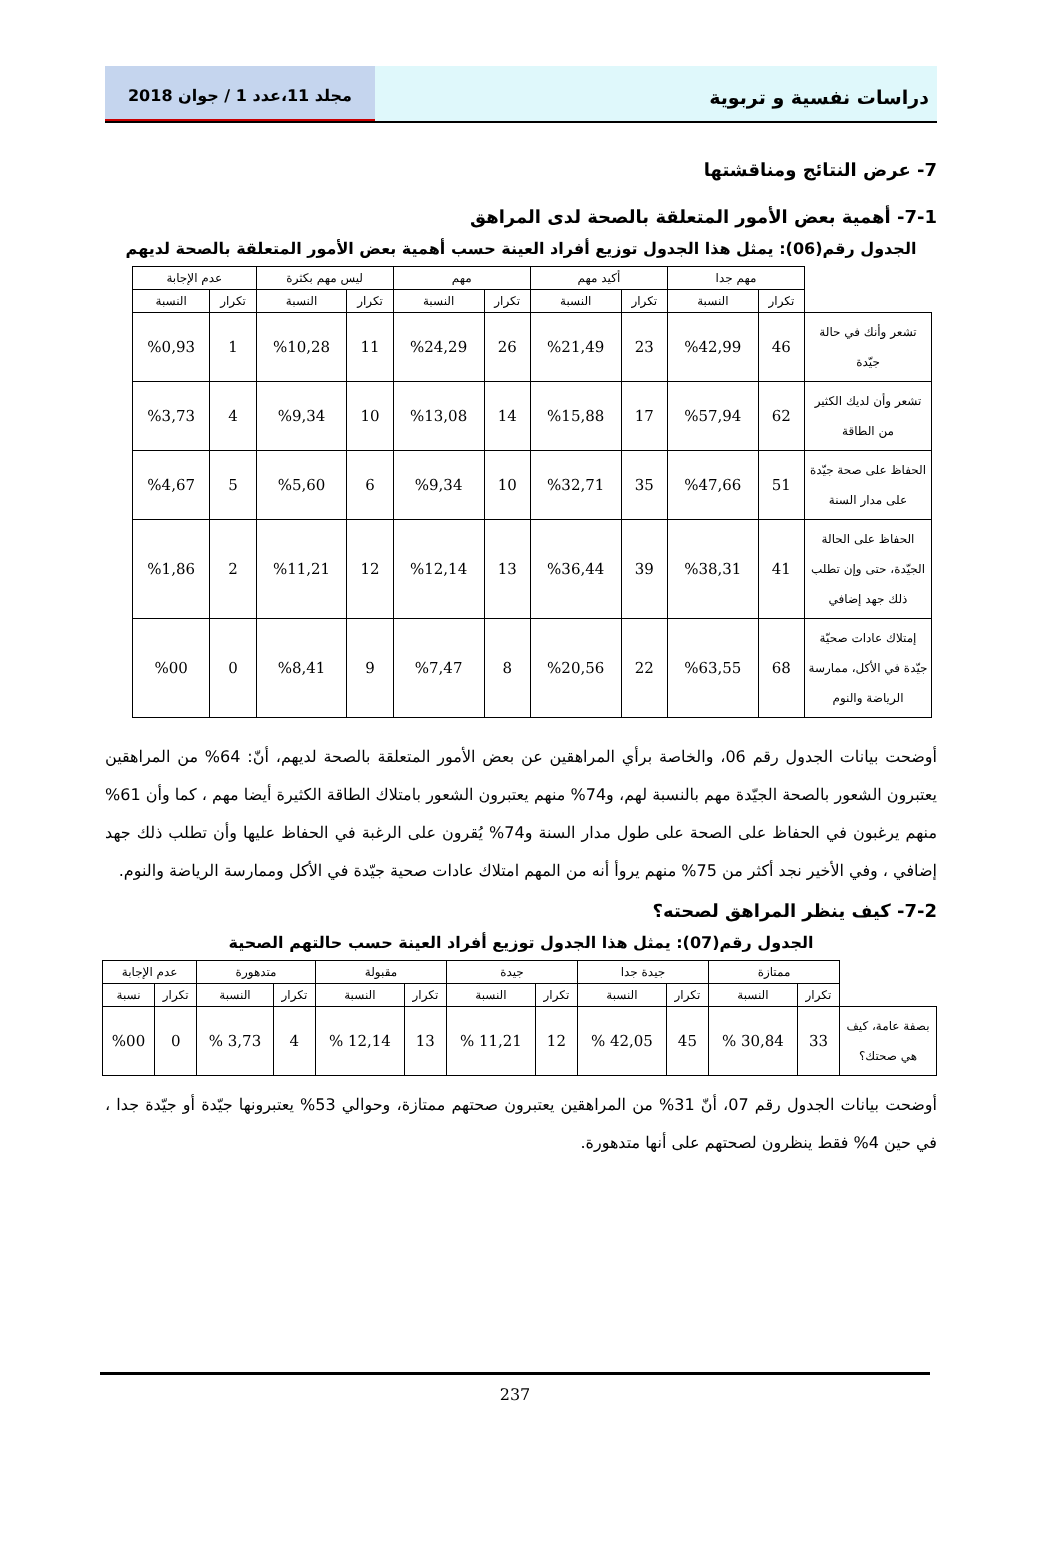دراسات نفسية و تربوية
مجلد 11،عدد 1 / جوان 2018
7- عرض النتائج ومناقشتها
7-1- أهمية بعض الأمور المتعلقة بالصحة لدى المراهق
الجدول رقم(06): يمثل هذا الجدول توزيع أفراد العينة حسب أهمية بعض الأمور المتعلقة بالصحة لديهم
| | مهم جدا | | أكيد مهم | | مهم | | ليس مهم بكثرة | | عدم الإجابة | |
| --- | --- | --- | --- | --- | --- | --- | --- | --- | --- | --- |
| | تكرار | النسبة | تكرار | النسبة | تكرار | النسبة | تكرار | النسبة | تكرار | النسبة |
| تشعر وأنك في حالة جيّدة | 46 | %42,99 | 23 | %21,49 | 26 | %24,29 | 11 | %10,28 | 1 | %0,93 |
| تشعر وأن لديك الكثير من الطاقة | 62 | %57,94 | 17 | %15,88 | 14 | %13,08 | 10 | %9,34 | 4 | %3,73 |
| الحفاظ على صحة جيّدة على مدار السنة | 51 | %47,66 | 35 | %32,71 | 10 | %9,34 | 6 | %5,60 | 5 | %4,67 |
| الحفاظ على الحالة الجيّدة، حتى وإن تطلب ذلك جهد إضافي | 41 | %38,31 | 39 | %36,44 | 13 | %12,14 | 12 | %11,21 | 2 | %1,86 |
| إمتلاك عادات صحيّة جيّدة في الأكل، ممارسة الرياضة والنوم | 68 | %63,55 | 22 | %20,56 | 8 | %7,47 | 9 | %8,41 | 0 | %00 |
أوضحت بيانات الجدول رقم 06، والخاصة برأي المراهقين عن بعض الأمور المتعلقة بالصحة لديهم، أنّ: 64% من المراهقين يعتبرون الشعور بالصحة الجيّدة مهم بالنسبة لهم، و74% منهم يعتبرون الشعور بامتلاك الطاقة الكثيرة أيضا مهم ، كما وأن 61% منهم يرغبون في الحفاظ على الصحة على طول مدار السنة و74% يُقرون على الرغبة في الحفاظ عليها وأن تطلب ذلك جهد إضافي ، وفي الأخير نجد أكثر من 75% منهم يروأ أنه من المهم امتلاك عادات صحية جيّدة في الأكل وممارسة الرياضة والنوم.
7-2- كيف ينظر المراهق لصحته؟
الجدول رقم(07): يمثل هذا الجدول توزيع أفراد العينة حسب حالتهم الصحية
| | ممتازة | | جيدة جدا | | جيدة | | مقبولة | | متدهورة | | عدم الإجابة | |
| --- | --- | --- | --- | --- | --- | --- | --- | --- | --- | --- | --- | --- |
| | تكرار | النسبة | تكرار | النسبة | تكرار | النسبة | تكرار | النسبة | تكرار | النسبة | تكرار | نسبة |
| بصفة عامة، كيف هي صحتك؟ | 33 | 30,84 % | 45 | 42,05 % | 12 | 11,21 % | 13 | 12,14 % | 4 | 3,73 % | 0 | %00 |
أوضحت بيانات الجدول رقم 07، أنّ 31% من المراهقين يعتبرون صحتهم ممتازة، وحوالي 53% يعتبرونها جيّدة أو جيّدة جدا ، في حين 4% فقط ينظرون لصحتهم على أنها متدهورة.
237